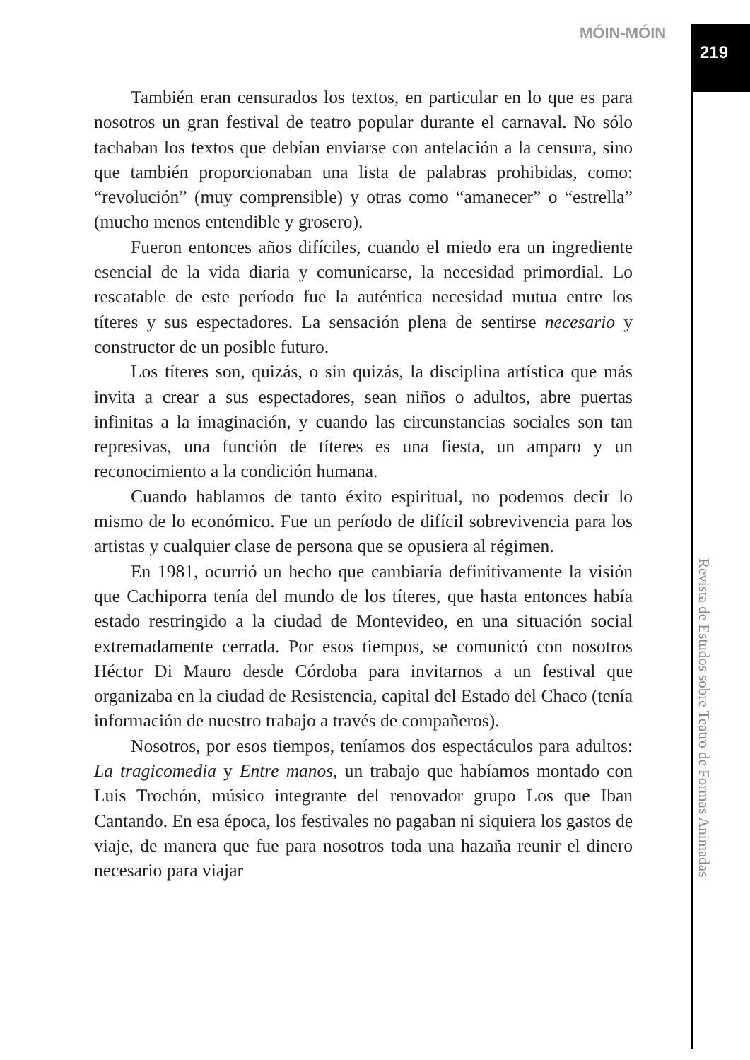MÓIN-MÓIN
219
También eran censurados los textos, en particular en lo que es para nosotros un gran festival de teatro popular durante el carnaval. No sólo tachaban los textos que debían enviarse con antelación a la censura, sino que también proporcionaban una lista de palabras prohibidas, como: “revolución” (muy comprensible) y otras como “amanecer” o “estrella” (mucho menos entendible y grosero).
Fueron entonces años difíciles, cuando el miedo era un ingrediente esencial de la vida diaria y comunicarse, la necesidad primordial. Lo rescatable de este período fue la auténtica necesidad mutua entre los títeres y sus espectadores. La sensación plena de sentirse necesario y constructor de un posible futuro.
Los títeres son, quizás, o sin quizás, la disciplina artística que más invita a crear a sus espectadores, sean niños o adultos, abre puertas infinitas a la imaginación, y cuando las circunstancias sociales son tan represivas, una función de títeres es una fiesta, un amparo y un reconocimiento a la condición humana.
Cuando hablamos de tanto éxito espiritual, no podemos decir lo mismo de lo económico. Fue un período de difícil sobrevivencia para los artistas y cualquier clase de persona que se opusiera al régimen.
En 1981, ocurrió un hecho que cambiaría definitivamente la visión que Cachiporra tenía del mundo de los títeres, que hasta entonces había estado restringido a la ciudad de Montevideo, en una situación social extremadamente cerrada. Por esos tiempos, se comunicó con nosotros Héctor Di Mauro desde Córdoba para invitarnos a un festival que organizaba en la ciudad de Resistencia, capital del Estado del Chaco (tenía información de nuestro trabajo a través de compañeros).
Nosotros, por esos tiempos, teníamos dos espectáculos para adultos: La tragicomedia y Entre manos, un trabajo que habíamos montado con Luis Trochón, músico integrante del renovador grupo Los que Iban Cantando. En esa época, los festivales no pagaban ni siquiera los gastos de viaje, de manera que fue para nosotros toda una hazaña reunir el dinero necesario para viajar
Revista de Estudos sobre Teatro de Formas Animadas